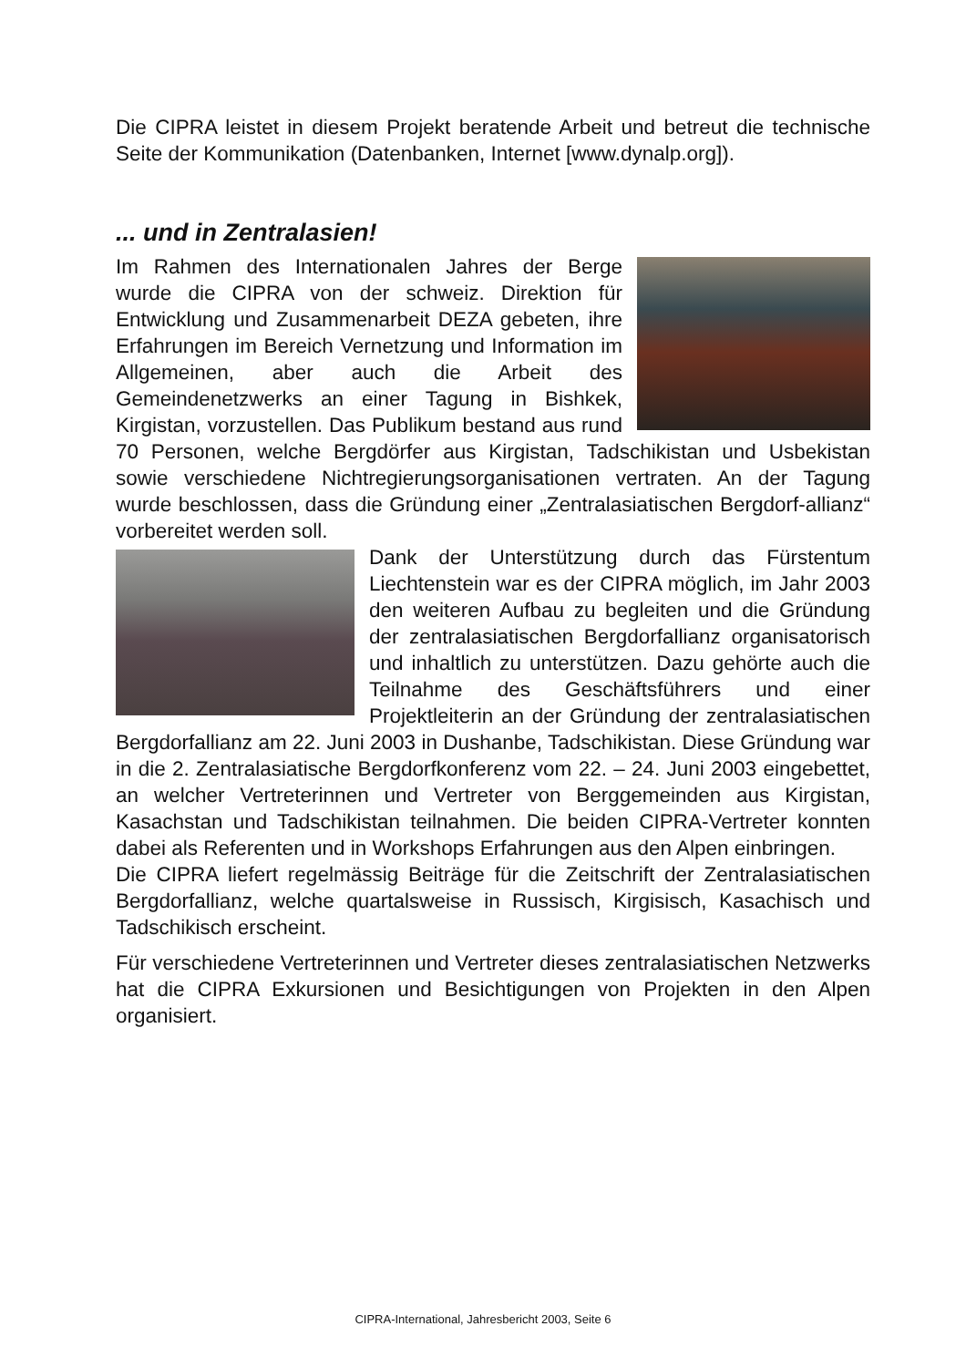Die CIPRA leistet in diesem Projekt beratende Arbeit und betreut die technische Seite der Kommunikation (Datenbanken, Internet [www.dynalp.org]).
... und in Zentralasien!
Im Rahmen des Internationalen Jahres der Berge wurde die CIPRA von der schweiz. Direktion für Entwicklung und Zusammenarbeit DEZA gebeten, ihre Erfahrungen im Bereich Vernetzung und Information im Allgemeinen, aber auch die Arbeit des Gemeindenetzwerks an einer Tagung in Bishkek, Kirgistan, vorzustellen. Das Publikum bestand aus rund 70 Personen, welche Bergdörfer aus Kirgistan, Tadschikistan und Usbekistan sowie verschiedene Nichtregierungsorganisationen vertraten. An der Tagung wurde beschlossen, dass die Gründung einer „Zentralasiatischen Bergdorf-allianz“ vorbereitet werden soll.
Dank der Unterstützung durch das Fürstentum Liechtenstein war es der CIPRA möglich, im Jahr 2003 den weiteren Aufbau zu begleiten und die Gründung der zentralasiatischen Bergdorfallianz organisatorisch und inhaltlich zu unterstützen. Dazu gehörte auch die Teilnahme des Geschäftsführers und einer Projektleiterin an der Gründung der zentralasiatischen Bergdorfallianz am 22. Juni 2003 in Dushanbe, Tadschikistan. Diese Gründung war in die 2. Zentralasiatische Bergdorfkonferenz vom 22. – 24. Juni 2003 eingebettet, an welcher Vertreterinnen und Vertreter von Berggemeinden aus Kirgistan, Kasachstan und Tadschikistan teilnahmen. Die beiden CIPRA-Vertreter konnten dabei als Referenten und in Workshops Erfahrungen aus den Alpen einbringen.
Die CIPRA liefert regelmässig Beiträge für die Zeitschrift der Zentralasiatischen Bergdorfallianz, welche quartalsweise in Russisch, Kirgisisch, Kasachisch und Tadschikisch erscheint.
Für verschiedene Vertreterinnen und Vertreter dieses zentralasiatischen Netzwerks hat die CIPRA Exkursionen und Besichtigungen von Projekten in den Alpen organisiert.
CIPRA-International, Jahresbericht 2003, Seite 6